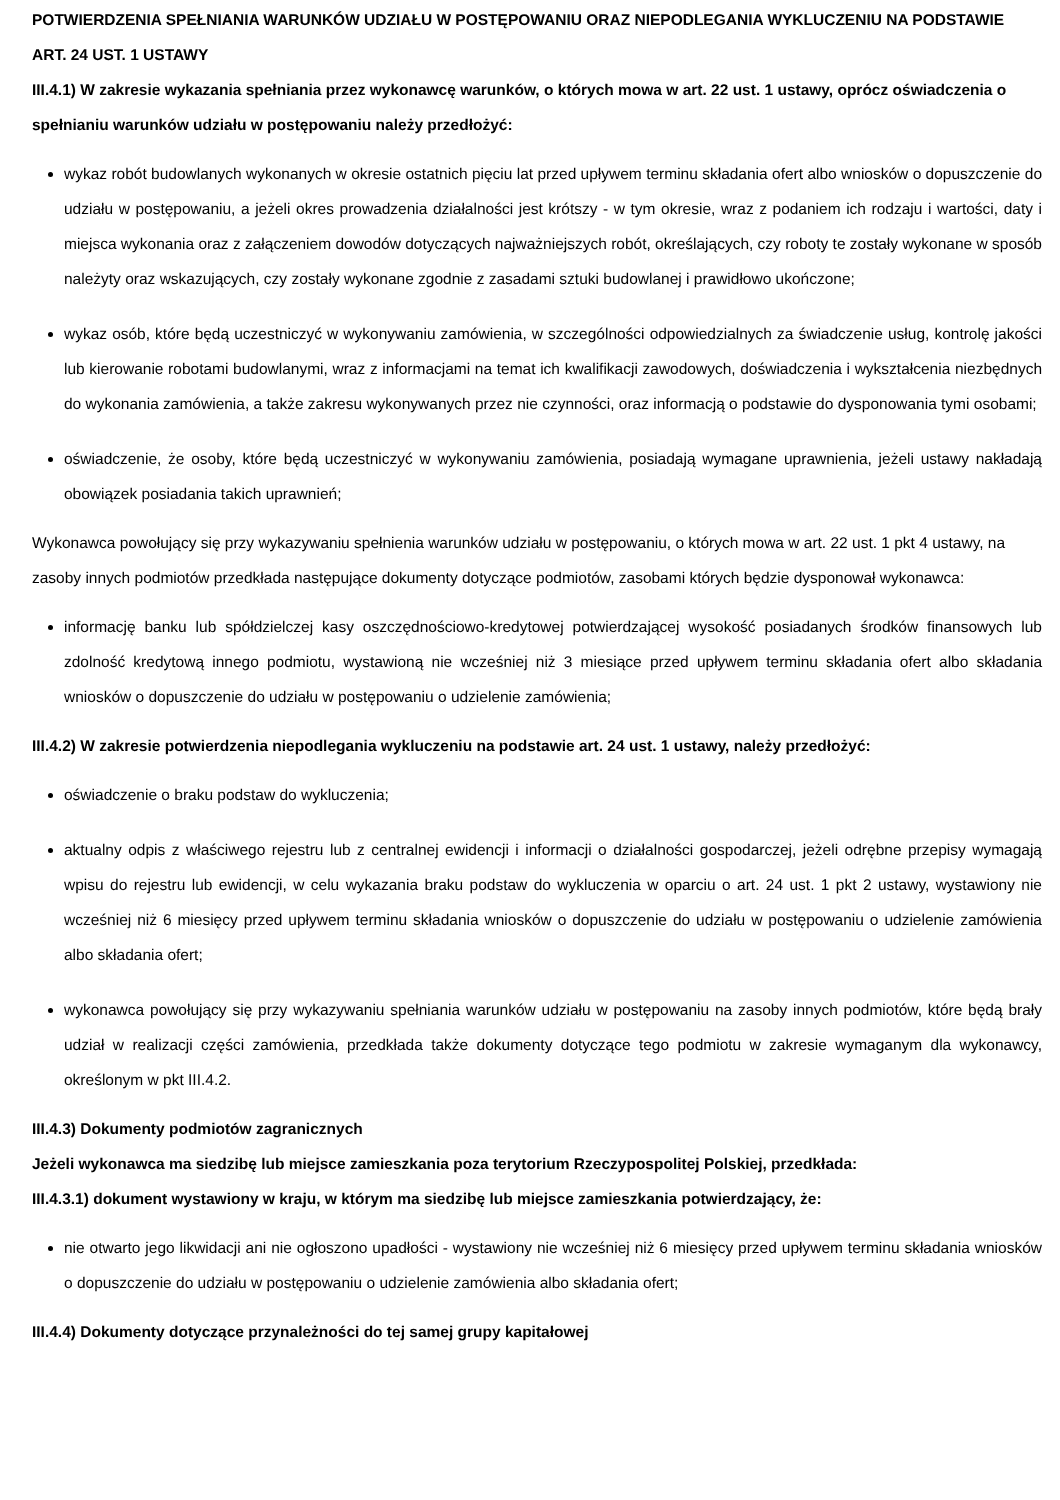POTWIERDZENIA SPEŁNIANIA WARUNKÓW UDZIAŁU W POSTĘPOWANIU ORAZ NIEPODLEGANIA WYKLUCZENIU NA PODSTAWIE ART. 24 UST. 1 USTAWY
III.4.1) W zakresie wykazania spełniania przez wykonawcę warunków, o których mowa w art. 22 ust. 1 ustawy, oprócz oświadczenia o spełnianiu warunków udziału w postępowaniu należy przedłożyć:
wykaz robót budowlanych wykonanych w okresie ostatnich pięciu lat przed upływem terminu składania ofert albo wniosków o dopuszczenie do udziału w postępowaniu, a jeżeli okres prowadzenia działalności jest krótszy - w tym okresie, wraz z podaniem ich rodzaju i wartości, daty i miejsca wykonania oraz z załączeniem dowodów dotyczących najważniejszych robót, określających, czy roboty te zostały wykonane w sposób należyty oraz wskazujących, czy zostały wykonane zgodnie z zasadami sztuki budowlanej i prawidłowo ukończone;
wykaz osób, które będą uczestniczyć w wykonywaniu zamówienia, w szczególności odpowiedzialnych za świadczenie usług, kontrolę jakości lub kierowanie robotami budowlanymi, wraz z informacjami na temat ich kwalifikacji zawodowych, doświadczenia i wykształcenia niezbędnych do wykonania zamówienia, a także zakresu wykonywanych przez nie czynności, oraz informacją o podstawie do dysponowania tymi osobami;
oświadczenie, że osoby, które będą uczestniczyć w wykonywaniu zamówienia, posiadają wymagane uprawnienia, jeżeli ustawy nakładają obowiązek posiadania takich uprawnień;
Wykonawca powołujący się przy wykazywaniu spełnienia warunków udziału w postępowaniu, o których mowa w art. 22 ust. 1 pkt 4 ustawy, na zasoby innych podmiotów przedkłada następujące dokumenty dotyczące podmiotów, zasobami których będzie dysponował wykonawca:
informację banku lub spółdzielczej kasy oszczędnościowo-kredytowej potwierdzającej wysokość posiadanych środków finansowych lub zdolność kredytową innego podmiotu, wystawioną nie wcześniej niż 3 miesiące przed upływem terminu składania ofert albo składania wniosków o dopuszczenie do udziału w postępowaniu o udzielenie zamówienia;
III.4.2) W zakresie potwierdzenia niepodlegania wykluczeniu na podstawie art. 24 ust. 1 ustawy, należy przedłożyć:
oświadczenie o braku podstaw do wykluczenia;
aktualny odpis z właściwego rejestru lub z centralnej ewidencji i informacji o działalności gospodarczej, jeżeli odrębne przepisy wymagają wpisu do rejestru lub ewidencji, w celu wykazania braku podstaw do wykluczenia w oparciu o art. 24 ust. 1 pkt 2 ustawy, wystawiony nie wcześniej niż 6 miesięcy przed upływem terminu składania wniosków o dopuszczenie do udziału w postępowaniu o udzielenie zamówienia albo składania ofert;
wykonawca powołujący się przy wykazywaniu spełniania warunków udziału w postępowaniu na zasoby innych podmiotów, które będą brały udział w realizacji części zamówienia, przedkłada także dokumenty dotyczące tego podmiotu w zakresie wymaganym dla wykonawcy, określonym w pkt III.4.2.
III.4.3) Dokumenty podmiotów zagranicznych
Jeżeli wykonawca ma siedzibę lub miejsce zamieszkania poza terytorium Rzeczypospolitej Polskiej, przedkłada:
III.4.3.1) dokument wystawiony w kraju, w którym ma siedzibę lub miejsce zamieszkania potwierdzający, że:
nie otwarto jego likwidacji ani nie ogłoszono upadłości - wystawiony nie wcześniej niż 6 miesięcy przed upływem terminu składania wniosków o dopuszczenie do udziału w postępowaniu o udzielenie zamówienia albo składania ofert;
III.4.4) Dokumenty dotyczące przynależności do tej samej grupy kapitałowej